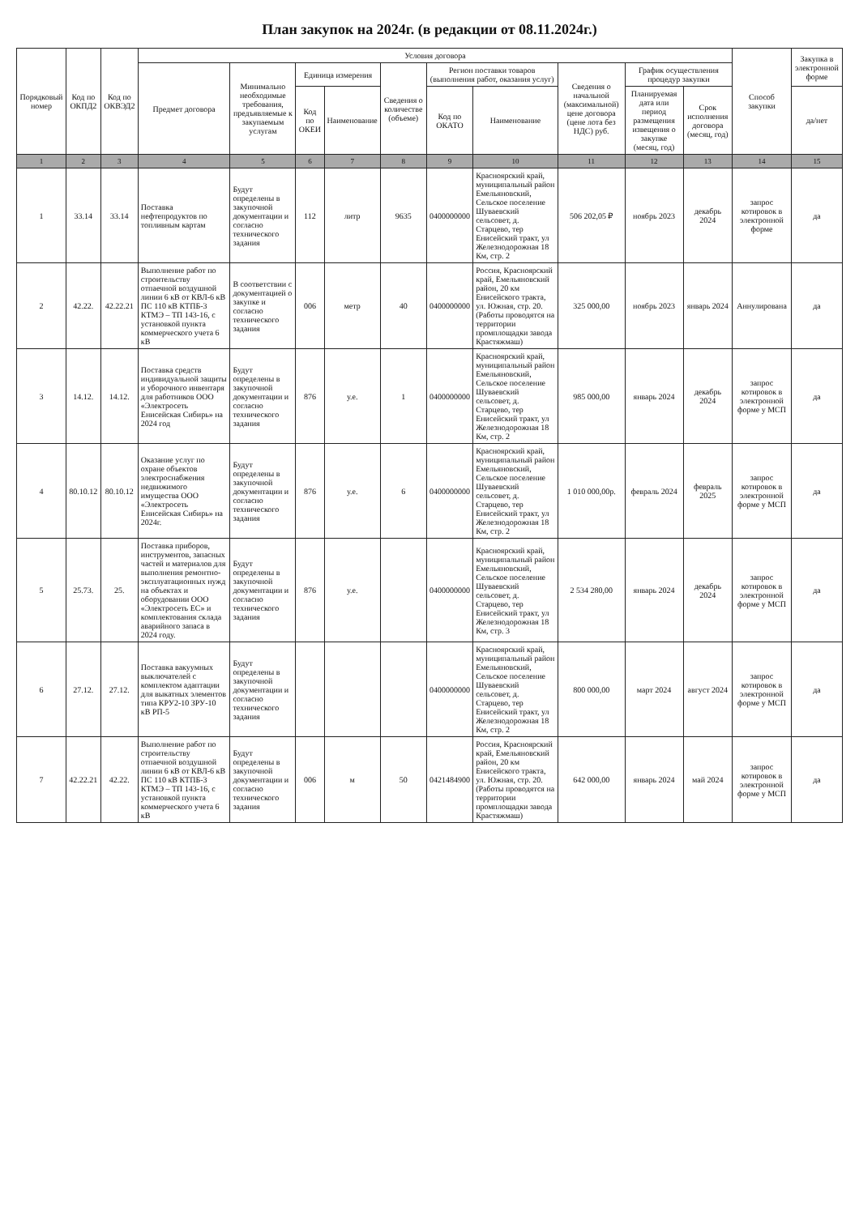План закупок на 2024г. (в редакции от 08.11.2024г.)
| Порядковый номер | Код по ОКПД2 | Код по ОКВЭД2 | Условия договора | | | | | | | | | | Способ закупки | Закупка в электронной форме |
| --- | --- | --- | --- | --- | --- | --- | --- | --- | --- | --- | --- | --- | --- | --- |
| | | | Предмет договора | Минимально необходимые требования, предъявляемые к закупаемым услугам | Единица измерения | | Сведения о количестве (объеме) | Регион поставки товаров (выполнения работ, оказания услуг) | | Сведения о начальной (максимальной) цене договора (цене лота без НДС) руб. | График осуществления процедур закупки | | | |
| | | | | | Код по ОКЕИ | Наименование | | Код по ОКАТО | Наименование | | Планируемая дата или период размещения извещения о закупке (месяц, год) | Срок исполнения договора (месяц, год) | | да/нет |
| 1 | 2 | 3 | 4 | 5 | 6 | 7 | 8 | 9 | 10 | 11 | 12 | 13 | 14 | 15 |
| 1 | 33.14 | 33.14 | Поставка нефтепродуктов по топливным картам | Будут определены в закупочной документации и согласно технического задания | 112 | литр | 9635 | 0400000000 | Красноярский край, муниципальный район Емельяновский, Сельское поселение Шуваевский сельсовет, д. Старцево, тер Енисейский тракт, ул Железнодорожная 18 Км, стр. 2 | 506 202,05 ₽ | ноябрь 2023 | декабрь 2024 | запрос котировок в электронной форме | да |
| 2 | 42.22. | 42.22.21 | Выполнение работ по строительству отпаечной воздушной линии 6 кВ от КВЛ-6 кВ ПС 110 кВ КТПБ-3 КТМЭ – ТП 143-16, с установкой пункта коммерческого учета 6 кВ | В соответствии с документацией о закупке и согласно технического задания | 006 | метр | 40 | 0400000000 | Россия, Красноярский край, Емельяновский район, 20 км Енисейского тракта, ул. Южная, стр. 20. (Работы проводятся на территории промплощадки завода Крастяжмаш) | 325 000,00 | ноябрь 2023 | январь 2024 | Аннулирована | да |
| 3 | 14.12. | 14.12. | Поставка средств индивидуальной защиты и уборочного инвентаря для работников ООО «Электросеть Енисейская Сибирь» на 2024 год | Будут определены в закупочной документации и согласно технического задания | 876 | у.е. | 1 | 0400000000 | Красноярский край, муниципальный район Емельяновский, Сельское поселение Шуваевский сельсовет, д. Старцево, тер Енисейский тракт, ул Железнодорожная 18 Км, стр. 2 | 985 000,00 | январь 2024 | декабрь 2024 | запрос котировок в электронной форме у МСП | да |
| 4 | 80.10.12 | 80.10.12 | Оказание услуг по охране объектов электроснабжения недвижимого имущества ООО «Электросеть Енисейская Сибирь» на 2024г. | Будут определены в закупочной документации и согласно технического задания | 876 | у.е. | 6 | 0400000000 | Красноярский край, муниципальный район Емельяновский, Сельское поселение Шуваевский сельсовет, д. Старцево, тер Енисейский тракт, ул Железнодорожная 18 Км, стр. 2 | 1 010 000,00р. | февраль 2024 | февраль 2025 | запрос котировок в электронной форме у МСП | да |
| 5 | 25.73. | 25. | Поставка приборов, инструментов, запасных частей и материалов для выполнения ремонтно-эксплуатационных нужд на объектах и оборудовании ООО «Электросеть ЕС» и комплектования склада аварийного запаса в 2024 году. | Будут определены в закупочной документации и согласно технического задания | 876 | у.е. | | 0400000000 | Красноярский край, муниципальный район Емельяновский, Сельское поселение Шуваевский сельсовет, д. Старцево, тер Енисейский тракт, ул Железнодорожная 18 Км, стр. 3 | 2 534 280,00 | январь 2024 | декабрь 2024 | запрос котировок в электронной форме у МСП | да |
| 6 | 27.12. | 27.12. | Поставка вакуумных выключателей с комплектом адаптации для выкатных элементов типа КРУ2-10 ЗРУ-10 кВ РП-5 | Будут определены в закупочной документации и согласно технического задания | | | | 0400000000 | Красноярский край, муниципальный район Емельяновский, Сельское поселение Шуваевский сельсовет, д. Старцево, тер Енисейский тракт, ул Железнодорожная 18 Км, стр. 2 | 800 000,00 | март 2024 | август 2024 | запрос котировок в электронной форме у МСП | да |
| 7 | 42.22.21 | 42.22. | Выполнение работ по строительству отпаечной воздушной линии 6 кВ от КВЛ-6 кВ ПС 110 кВ КТПБ-3 КТМЭ – ТП 143-16, с установкой пункта коммерческого учета 6 кВ | Будут определены в закупочной документации и согласно технического задания | 006 | м | 50 | 0421484900 | Россия, Красноярский край, Емельяновский район, 20 км Енисейского тракта, ул. Южная, стр. 20. (Работы проводятся на территории промплощадки завода Крастяжмаш) | 642 000,00 | январь 2024 | май 2024 | запрос котировок в электронной форме у МСП | да |